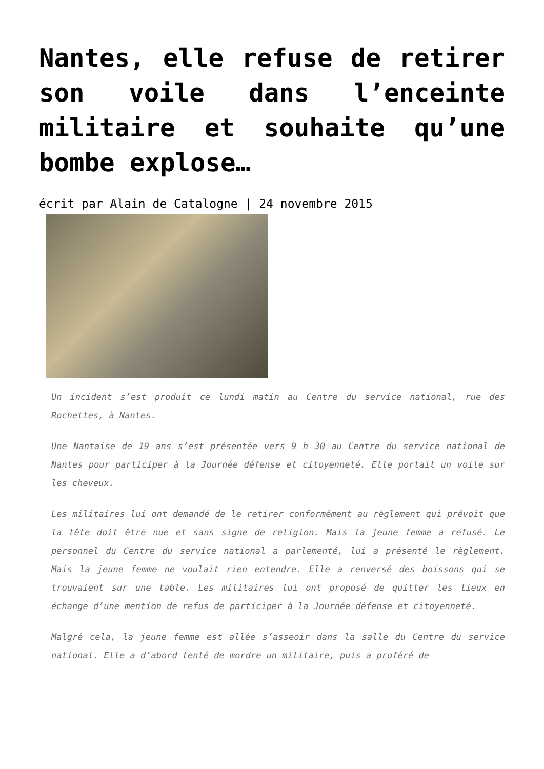Nantes, elle refuse de retirer son voile dans l’enceinte militaire et souhaite qu’une bombe explose…
écrit par Alain de Catalogne | 24 novembre 2015
Un incident s’est produit ce lundi matin au Centre du service national, rue des Rochettes, à Nantes.
Une Nantaise de 19 ans s’est présentée vers 9 h 30 au Centre du service national de Nantes pour participer à la Journée défense et citoyenneté. Elle portait un voile sur les cheveux.
Les militaires lui ont demandé de le retirer conformément au règlement qui prévoit que la tête doit être nue et sans signe de religion. Mais la jeune femme a refusé. Le personnel du Centre du service national a parlementé, lui a présenté le règlement. Mais la jeune femme ne voulait rien entendre. Elle a renversé des boissons qui se trouvaient sur une table. Les militaires lui ont proposé de quitter les lieux en échange d’une mention de refus de participer à la Journée défense et citoyenneté.
Malgré cela, la jeune femme est allée s’asseoir dans la salle du Centre du service national. Elle a d’abord tenté de mordre un militaire, puis a proféré de